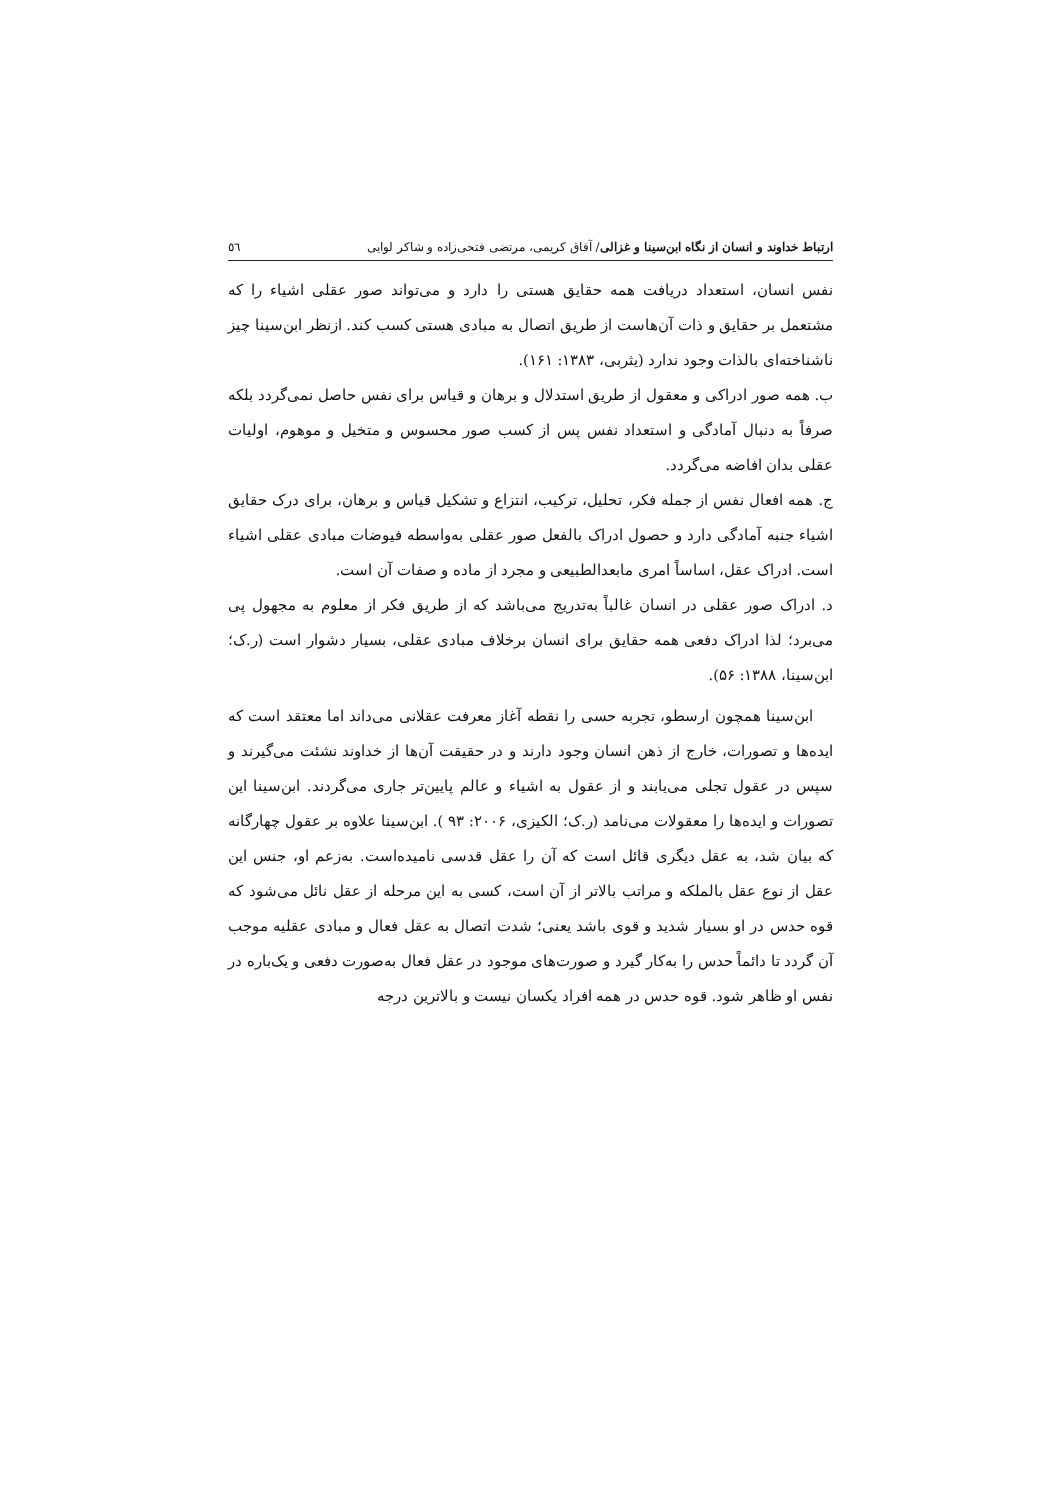ارتباط خداوند و انسان از نگاه ابن‌سینا و غزالی/ آفاق کریمی، مرتضی فتحی‌زاده و شاکر لوایی ٥٦
نفس انسان، استعداد دریافت همه حقایق هستی را دارد و می‌تواند صور عقلی اشیاء را که مشتعمل بر حقایق و ذات آن‌هاست از طریق اتصال به مبادی هستی کسب کند. ازنظر ابن‌سینا چیز ناشناخته‌ای بالذات وجود ندارد (یثربی، ۱۳۸۳: ۱۶۱).
ب. همه صور ادراکی و معقول از طریق استدلال و برهان و قیاس برای نفس حاصل نمی‌گردد بلکه صرفاً به دنبال آمادگی و استعداد نفس پس از کسب صور محسوس و متخیل و موهوم، اولیات عقلی بدان افاضه می‌گردد.
ج. همه افعال نفس از جمله فکر، تحلیل، ترکیب، انتزاع و تشکیل قیاس و برهان، برای درک حقایق اشیاء جنبه آمادگی دارد و حصول ادراک بالفعل صور عقلی به‌واسطه فیوضات مبادی عقلی اشیاء است. ادراک عقل، اساساً امری مابعدالطبیعی و مجرد از ماده و صفات آن است.
د. ادراک صور عقلی در انسان غالباً به‌تدریج می‌باشد که از طریق فکر از معلوم به مجهول پی می‌برد؛ لذا ادراک دفعی همه حقایق برای انسان برخلاف مبادی عقلی، بسیار دشوار است (ر.ک؛ ابن‌سینا، ۱۳۸۸: ۵۶).
ابن‌سینا همچون ارسطو، تجربه حسی را نقطه آغاز معرفت عقلانی می‌داند اما معتقد است که ایده‌ها و تصورات، خارج از ذهن انسان وجود دارند و در حقیقت آن‌ها از خداوند نشئت می‌گیرند و سپس در عقول تجلی می‌یابند و از عقول به اشیاء و عالم پایین‌تر جاری می‌گردند. ابن‌سینا این تصورات و ایده‌ها را معقولات می‌نامد (ر.ک؛ الکیزی، ۲۰۰۶: ۹۳ ). ابن‌سینا علاوه بر عقول چهارگانه که بیان شد، به عقل دیگری قائل است که آن را عقل قدسی نامیده‌است. به‌زعم او، جنس این عقل از نوع عقل بالملکه و مراتب بالاتر از آن است، کسی به این مرحله از عقل نائل می‌شود که قوه حدس در او بسیار شدید و قوی باشد یعنی؛ شدت اتصال به عقل فعال و مبادی عقلیه موجب آن گردد تا دائماً حدس را به‌کار گیرد و صورت‌های موجود در عقل فعال به‌صورت دفعی و یک‌باره در نفس او ظاهر شود. قوه حدس در همه افراد یکسان نیست و بالاترین درجه